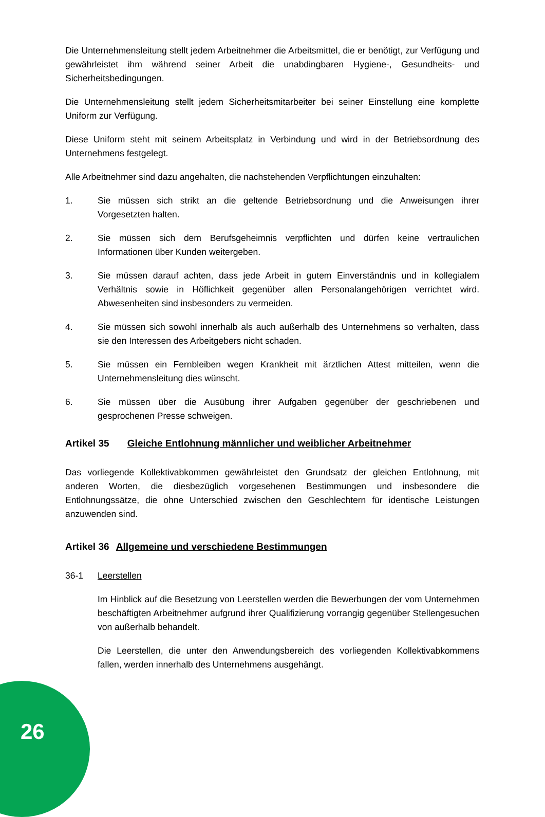Die Unternehmensleitung stellt jedem Arbeitnehmer die Arbeitsmittel, die er benötigt, zur Verfügung und gewährleistet ihm während seiner Arbeit die unabdingbaren Hygiene-, Gesundheits- und Sicherheitsbedingungen.
Die Unternehmensleitung stellt jedem Sicherheitsmitarbeiter bei seiner Einstellung eine komplette Uniform zur Verfügung.
Diese Uniform steht mit seinem Arbeitsplatz in Verbindung und wird in der Betriebsordnung des Unternehmens festgelegt.
Alle Arbeitnehmer sind dazu angehalten, die nachstehenden Verpflichtungen einzuhalten:
1. Sie müssen sich strikt an die geltende Betriebsordnung und die Anweisungen ihrer Vorgesetzten halten.
2. Sie müssen sich dem Berufsgeheimnis verpflichten und dürfen keine vertraulichen Informationen über Kunden weitergeben.
3. Sie müssen darauf achten, dass jede Arbeit in gutem Einverständnis und in kollegialem Verhältnis sowie in Höflichkeit gegenüber allen Personalangehörigen verrichtet wird. Abwesenheiten sind insbesonders zu vermeiden.
4. Sie müssen sich sowohl innerhalb als auch außerhalb des Unternehmens so verhalten, dass sie den Interessen des Arbeitgebers nicht schaden.
5. Sie müssen ein Fernbleiben wegen Krankheit mit ärztlichen Attest mitteilen, wenn die Unternehmensleitung dies wünscht.
6. Sie müssen über die Ausübung ihrer Aufgaben gegenüber der geschriebenen und gesprochenen Presse schweigen.
Artikel 35 Gleiche Entlohnung männlicher und weiblicher Arbeitnehmer
Das vorliegende Kollektivabkommen gewährleistet den Grundsatz der gleichen Entlohnung, mit anderen Worten, die diesbezüglich vorgesehenen Bestimmungen und insbesondere die Entlohnungssätze, die ohne Unterschied zwischen den Geschlechtern für identische Leistungen anzuwenden sind.
Artikel 36 Allgemeine und verschiedene Bestimmungen
36-1 Leerstellen
Im Hinblick auf die Besetzung von Leerstellen werden die Bewerbungen der vom Unternehmen beschäftigten Arbeitnehmer aufgrund ihrer Qualifizierung vorrangig gegenüber Stellengesuchen von außerhalb behandelt.
Die Leerstellen, die unter den Anwendungsbereich des vorliegenden Kollektivabkommens fallen, werden innerhalb des Unternehmens ausgehängt.
26